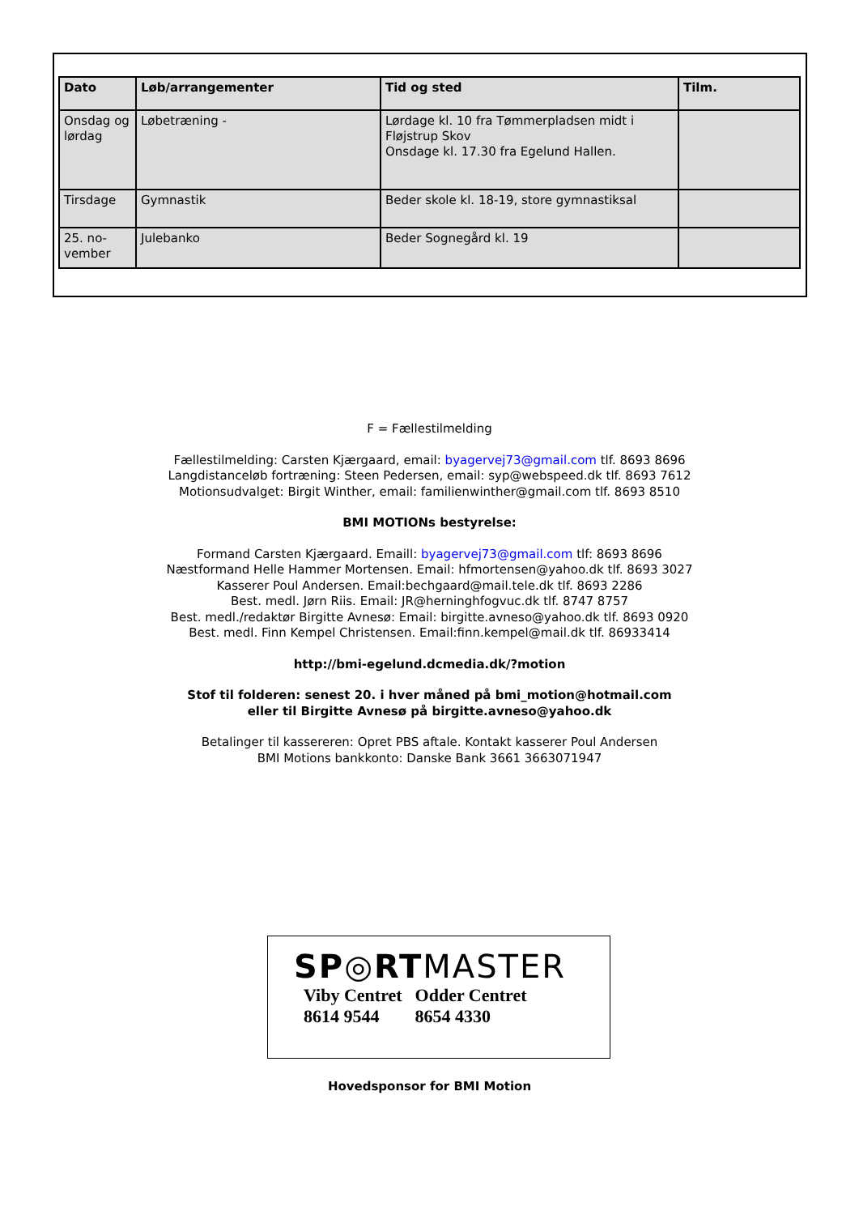| Dato | Løb/arrangementer | Tid og sted | Tilm. |
| --- | --- | --- | --- |
| Onsdag og lørdag | Løbetræning - | Lørdage kl. 10 fra Tømmerpladsen midt i Fløjstrup Skov Onsdage kl. 17.30 fra Egelund Hallen. | |
| Tirsdage | Gymnastik | Beder skole kl. 18-19, store gymnastiksal | |
| 25. no-vember | Julebanko | Beder Sognegård kl. 19 | |
F = Fællestilmelding
Fællestilmelding: Carsten Kjærgaard, email: byagervej73@gmail.com tlf. 8693 8696
Langdistanceløb fortræning: Steen Pedersen, email: syp@webspeed.dk tlf. 8693 7612
Motionsudvalget: Birgit Winther, email: familienwinther@gmail.com tlf. 8693 8510
BMI MOTIONs bestyrelse:
Formand Carsten Kjærgaard. Emaill: byagervej73@gmail.com tlf: 8693 8696
Næstformand Helle Hammer Mortensen. Email: hfmortensen@yahoo.dk tlf. 8693 3027
Kasserer Poul Andersen. Email:bechgaard@mail.tele.dk tlf. 8693 2286
Best. medl. Jørn Riis. Email: JR@herninghfogvuc.dk tlf. 8747 8757
Best. medl./redaktør Birgitte Avnesø: Email: birgitte.avneso@yahoo.dk tlf. 8693 0920
Best. medl. Finn Kempel Christensen. Email:finn.kempel@mail.dk tlf. 86933414
http://bmi-egelund.dcmedia.dk/?motion
Stof til folderen: senest 20. i hver måned på bmi_motion@hotmail.com
eller til Birgitte Avnesø på birgitte.avneso@yahoo.dk
Betalinger til kassereren: Opret PBS aftale. Kontakt kasserer Poul Andersen
BMI Motions bankkonto: Danske Bank 3661 3663071947
SP◎RTMASTER
| Viby Centret | Odder Centret |
| 8614 9544 | 8654 4330 |
Hovedsponsor for BMI Motion